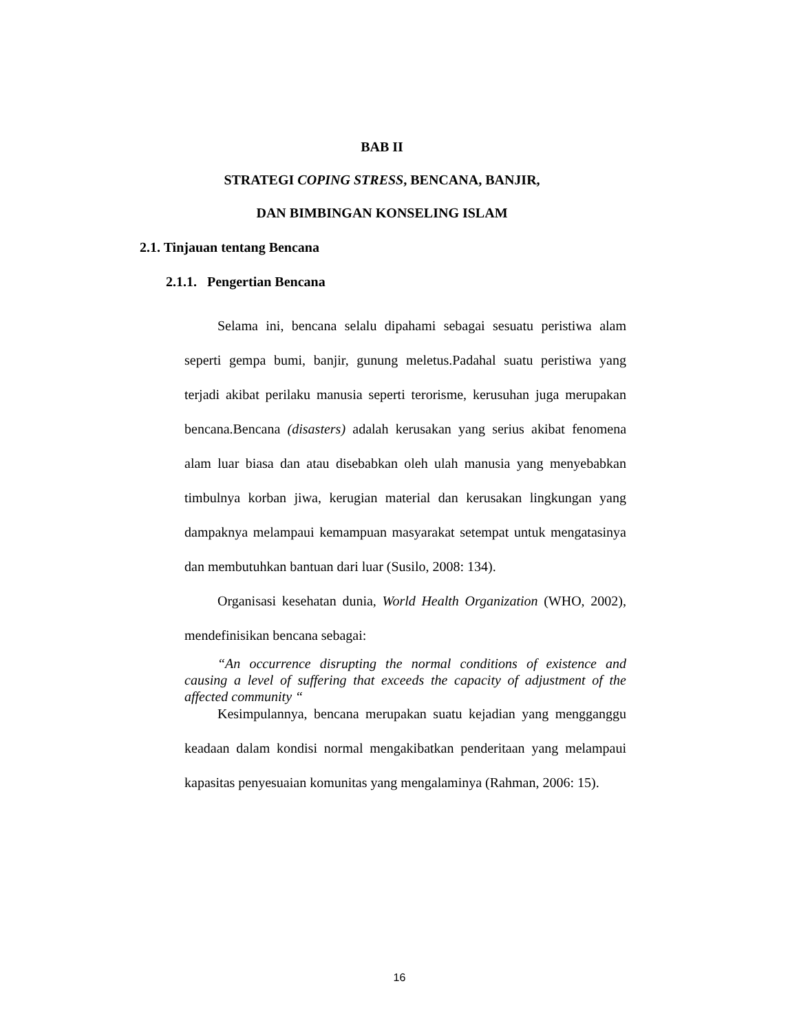BAB II
STRATEGI COPING STRESS, BENCANA, BANJIR,
DAN BIMBINGAN KONSELING ISLAM
2.1. Tinjauan tentang Bencana
2.1.1. Pengertian Bencana
Selama ini, bencana selalu dipahami sebagai sesuatu peristiwa alam seperti gempa bumi, banjir, gunung meletus.Padahal suatu peristiwa yang terjadi akibat perilaku manusia seperti terorisme, kerusuhan juga merupakan bencana.Bencana (disasters) adalah kerusakan yang serius akibat fenomena alam luar biasa dan atau disebabkan oleh ulah manusia yang menyebabkan timbulnya korban jiwa, kerugian material dan kerusakan lingkungan yang dampaknya melampaui kemampuan masyarakat setempat untuk mengatasinya dan membutuhkan bantuan dari luar (Susilo, 2008: 134).
Organisasi kesehatan dunia, World Health Organization (WHO, 2002), mendefinisikan bencana sebagai:
“An occurrence disrupting the normal conditions of existence and causing a level of suffering that exceeds the capacity of adjustment of the affected community “
Kesimpulannya, bencana merupakan suatu kejadian yang mengganggu keadaan dalam kondisi normal mengakibatkan penderitaan yang melampaui kapasitas penyesuaian komunitas yang mengalaminya (Rahman, 2006: 15).
16